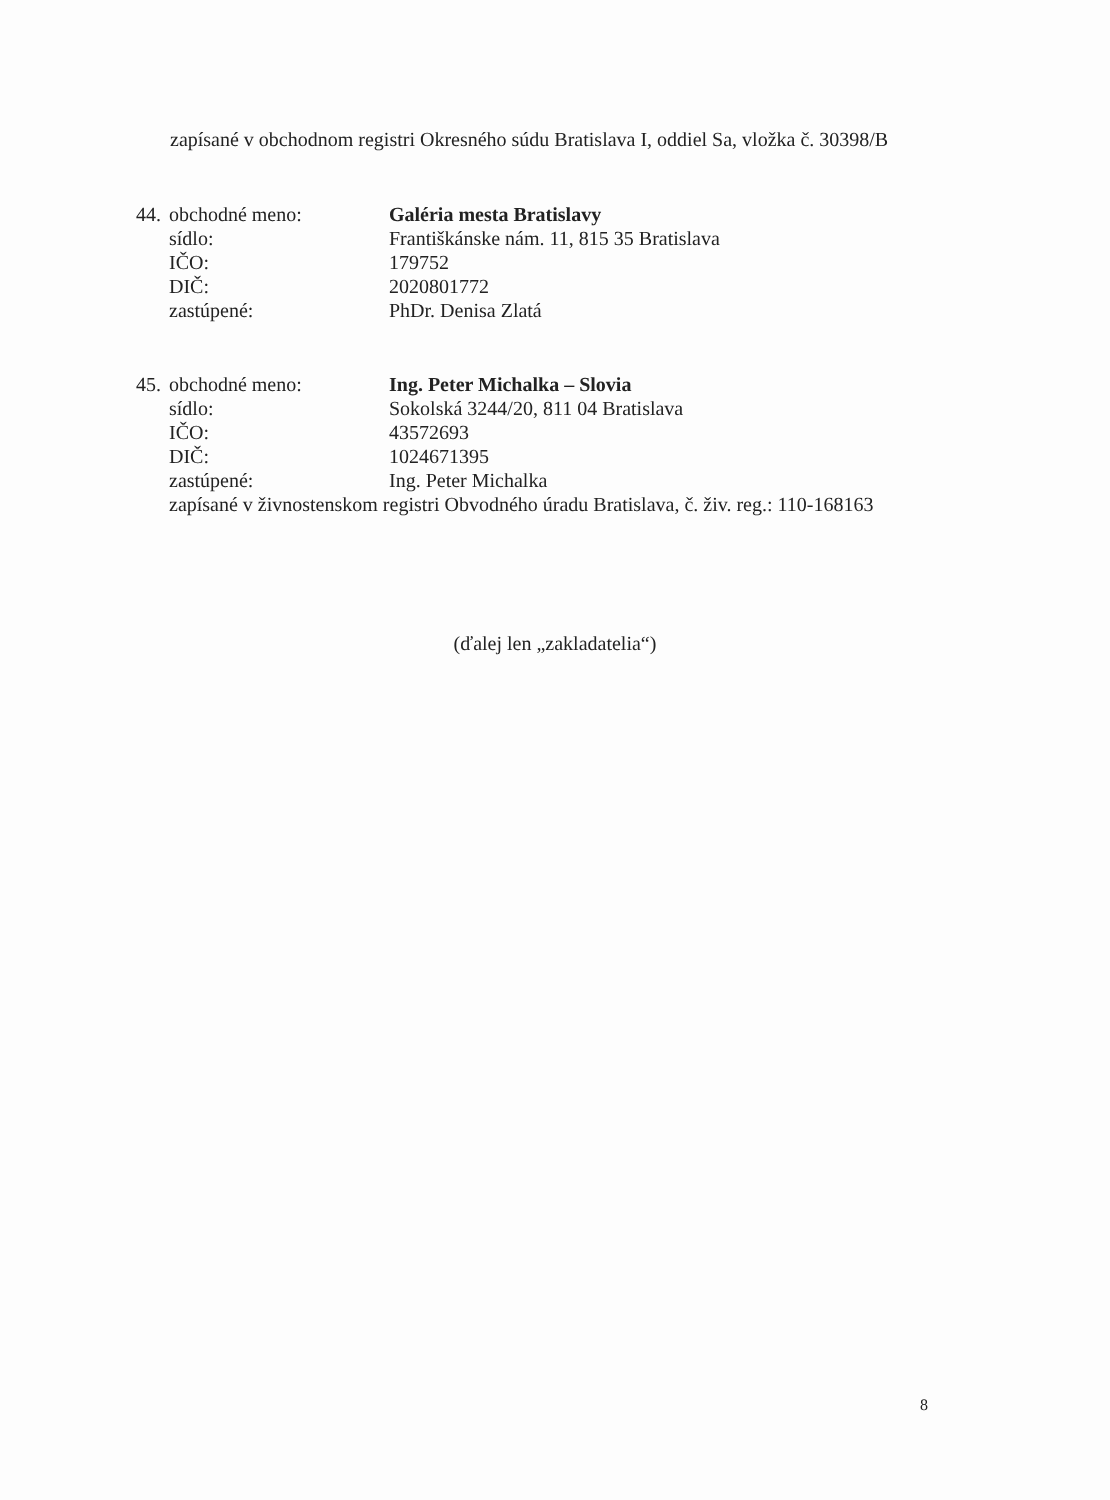zapísané v obchodnom registri Okresného súdu Bratislava I, oddiel Sa, vložka č. 30398/B
| 44. | obchodné meno: | Galéria mesta Bratislavy |
| | sídlo: | Františkánske nám. 11, 815 35 Bratislava |
| | IČO: | 179752 |
| | DIČ: | 2020801772 |
| | zastúpené: | PhDr. Denisa Zlatá |
| 45. | obchodné meno: | Ing. Peter Michalka – Slovia |
| | sídlo: | Sokolská 3244/20, 811 04 Bratislava |
| | IČO: | 43572693 |
| | DIČ: | 1024671395 |
| | zastúpené: | Ing. Peter Michalka |
| | zapísané v živnostenskom registri Obvodného úradu Bratislava, č. živ. reg.: 110-168163 | |
(ďalej len „zakladatelia“)
8